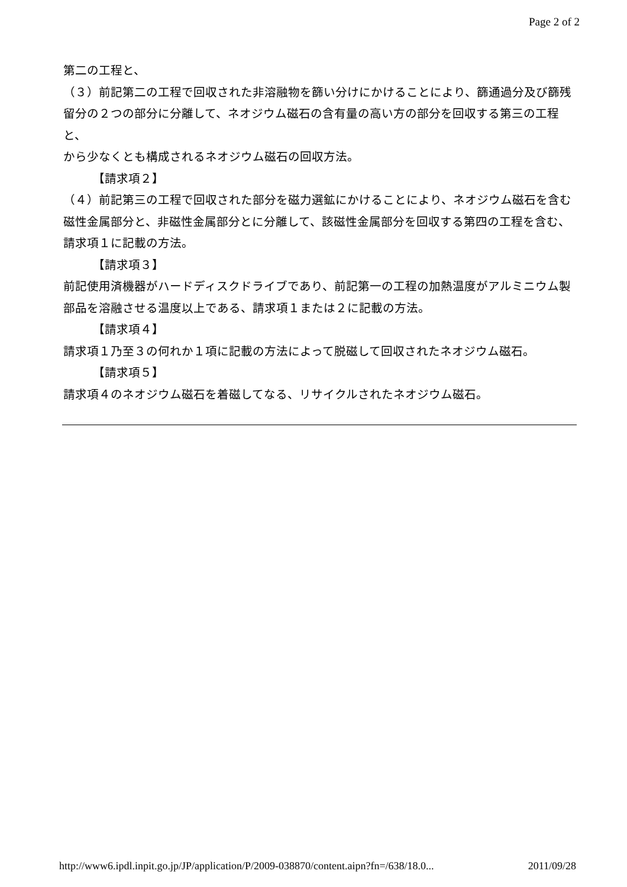Page 2 of 2
第二の工程と、
（３）前記第二の工程で回収された非溶融物を篩い分けにかけることにより、篩通過分及び篩残留分の２つの部分に分離して、ネオジウム磁石の含有量の高い方の部分を回収する第三の工程と、
から少なくとも構成されるネオジウム磁石の回収方法。
【請求項２】
（４）前記第三の工程で回収された部分を磁力選鉱にかけることにより、ネオジウム磁石を含む磁性金属部分と、非磁性金属部分とに分離して、該磁性金属部分を回収する第四の工程を含む、請求項１に記載の方法。
【請求項３】
前記使用済機器がハードディスクドライブであり、前記第一の工程の加熱温度がアルミニウム製部品を溶融させる温度以上である、請求項１または２に記載の方法。
【請求項４】
請求項１乃至３の何れか１項に記載の方法によって脱磁して回収されたネオジウム磁石。
【請求項５】
請求項４のネオジウム磁石を着磁してなる、リサイクルされたネオジウム磁石。
http://www6.ipdl.inpit.go.jp/JP/application/P/2009-038870/content.aipn?fn=/638/18.0... 2011/09/28